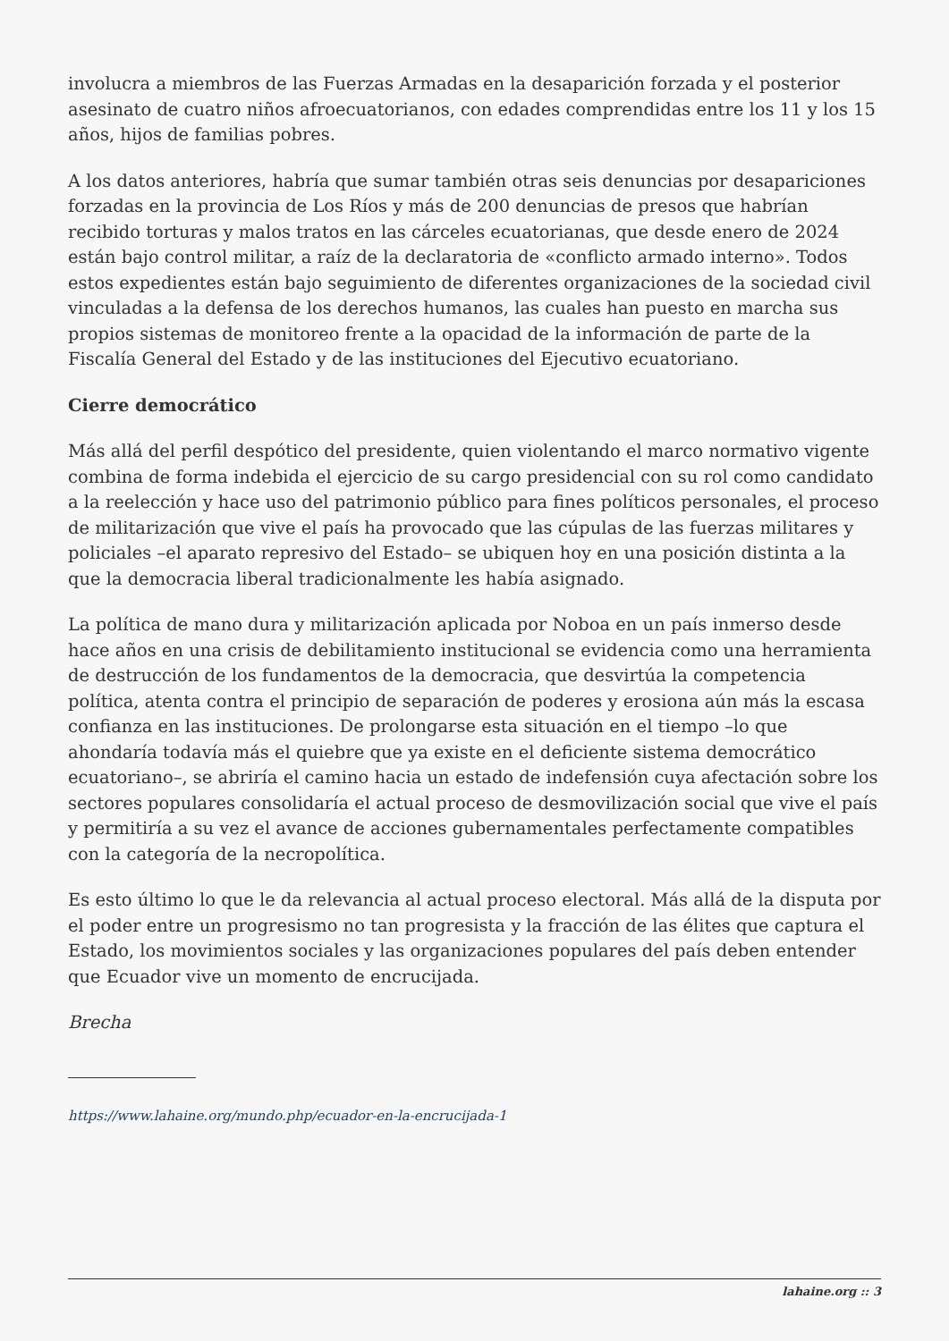involucra a miembros de las Fuerzas Armadas en la desaparición forzada y el posterior asesinato de cuatro niños afroecuatorianos, con edades comprendidas entre los 11 y los 15 años, hijos de familias pobres.
A los datos anteriores, habría que sumar también otras seis denuncias por desapariciones forzadas en la provincia de Los Ríos y más de 200 denuncias de presos que habrían recibido torturas y malos tratos en las cárceles ecuatorianas, que desde enero de 2024 están bajo control militar, a raíz de la declaratoria de «conflicto armado interno». Todos estos expedientes están bajo seguimiento de diferentes organizaciones de la sociedad civil vinculadas a la defensa de los derechos humanos, las cuales han puesto en marcha sus propios sistemas de monitoreo frente a la opacidad de la información de parte de la Fiscalía General del Estado y de las instituciones del Ejecutivo ecuatoriano.
Cierre democrático
Más allá del perfil despótico del presidente, quien violentando el marco normativo vigente combina de forma indebida el ejercicio de su cargo presidencial con su rol como candidato a la reelección y hace uso del patrimonio público para fines políticos personales, el proceso de militarización que vive el país ha provocado que las cúpulas de las fuerzas militares y policiales –el aparato represivo del Estado– se ubiquen hoy en una posición distinta a la que la democracia liberal tradicionalmente les había asignado.
La política de mano dura y militarización aplicada por Noboa en un país inmerso desde hace años en una crisis de debilitamiento institucional se evidencia como una herramienta de destrucción de los fundamentos de la democracia, que desvirtúa la competencia política, atenta contra el principio de separación de poderes y erosiona aún más la escasa confianza en las instituciones. De prolongarse esta situación en el tiempo –lo que ahondaría todavía más el quiebre que ya existe en el deficiente sistema democrático ecuatoriano–, se abriría el camino hacia un estado de indefensión cuya afectación sobre los sectores populares consolidaría el actual proceso de desmovilización social que vive el país y permitiría a su vez el avance de acciones gubernamentales perfectamente compatibles con la categoría de la necropolítica.
Es esto último lo que le da relevancia al actual proceso electoral. Más allá de la disputa por el poder entre un progresismo no tan progresista y la fracción de las élites que captura el Estado, los movimientos sociales y las organizaciones populares del país deben entender que Ecuador vive un momento de encrucijada.
Brecha
https://www.lahaine.org/mundo.php/ecuador-en-la-encrucijada-1
lahaine.org :: 3